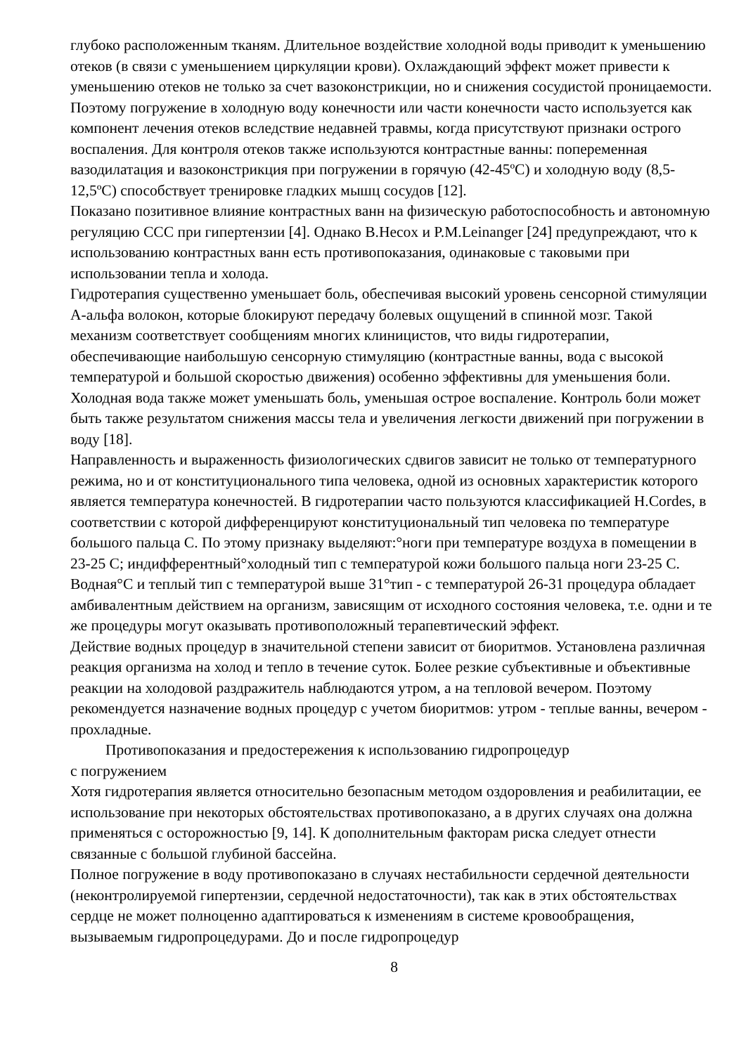глубоко расположенным тканям. Длительное воздействие холодной воды приводит к уменьшению отеков (в связи с уменьшением циркуляции крови). Охлаждающий эффект может привести к уменьшению отеков не только за счет вазоконстрикции, но и снижения сосудистой проницаемости. Поэтому погружение в холодную воду конечности или части конечности часто используется как компонент лечения отеков вследствие недавней травмы, когда присутствуют признаки острого воспаления. Для контроля отеков также используются контрастные ванны: попеременная вазодилатация и вазоконстрикция при погружении в горячую (42-45ºС) и холодную воду (8,5-12,5ºС) способствует тренировке гладких мышц сосудов [12].
Показано позитивное влияние контрастных ванн на физическую работоспособность и автономную регуляцию ССС при гипертензии [4]. Однако B.Hecox и P.M.Leinanger [24] предупреждают, что к использованию контрастных ванн есть противопоказания, одинаковые с таковыми при использовании тепла и холода.
Гидротерапия существенно уменьшает боль, обеспечивая высокий уровень сенсорной стимуляции А-альфа волокон, которые блокируют передачу болевых ощущений в спинной мозг. Такой механизм соответствует сообщениям многих клиницистов, что виды гидротерапии, обеспечивающие наибольшую сенсорную стимуляцию (контрастные ванны, вода с высокой температурой и большой скоростью движения) особенно эффективны для уменьшения боли. Холодная вода также может уменьшать боль, уменьшая острое воспаление. Контроль боли может быть также результатом снижения массы тела и увеличения легкости движений при погружении в воду [18].
Направленность и выраженность физиологических сдвигов зависит не только от температурного режима, но и от конституционального типа человека, одной из основных характеристик которого является температура конечностей. В гидротерапии часто пользуются классификацией H.Cordes, в соответствии с которой дифференцируют конституциональный тип человека по температуре большого пальца С. По этому признаку выделяют:°ноги при температуре воздуха в помещении в 23-25 С; индифферентный°холодный тип с температурой кожи большого пальца ноги 23-25 С. Водная°С и теплый тип с температурой выше 31°тип - с температурой 26-31 процедура обладает амбивалентным действием на организм, зависящим от исходного состояния человека, т.е. одни и те же процедуры могут оказывать противоположный терапевтический эффект.
Действие водных процедур в значительной степени зависит от биоритмов. Установлена различная реакция организма на холод и тепло в течение суток. Более резкие субъективные и объективные реакции на холодовой раздражитель наблюдаются утром, а на тепловой вечером. Поэтому рекомендуется назначение водных процедур с учетом биоритмов: утром - теплые ванны, вечером - прохладные.
Противопоказания и предостережения к использованию гидропроцедур
с погружением
Хотя гидротерапия является относительно безопасным методом оздоровления и реабилитации, ее использование при некоторых обстоятельствах противопоказано, а в других случаях она должна применяться с осторожностью [9, 14]. К дополнительным факторам риска следует отнести связанные с большой глубиной бассейна.
Полное погружение в воду противопоказано в случаях нестабильности сердечной деятельности (неконтролируемой гипертензии, сердечной недостаточности), так как в этих обстоятельствах сердце не может полноценно адаптироваться к изменениям в системе кровообращения, вызываемым гидропроцедурами. До и после гидропроцедур
8